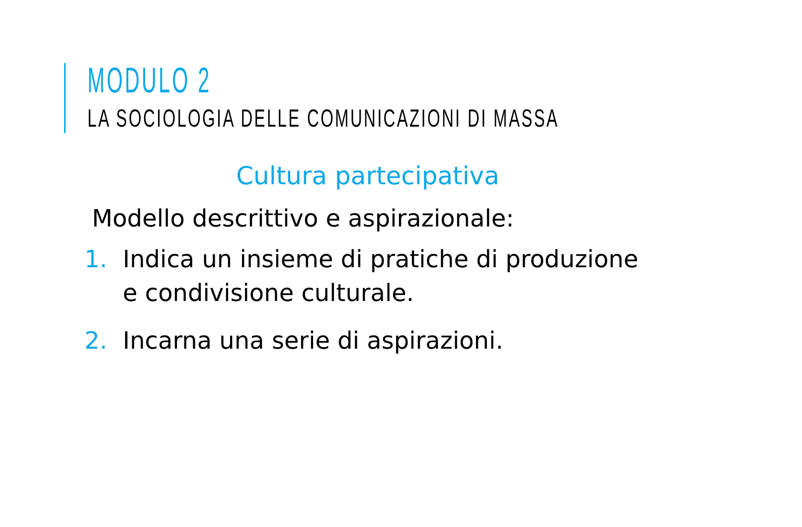MODULO 2
LA SOCIOLOGIA DELLE COMUNICAZIONI DI MASSA
Cultura partecipativa
Modello descrittivo e aspirazionale:
1. Indica un insieme di pratiche di produzione e condivisione culturale.
2. Incarna una serie di aspirazioni.